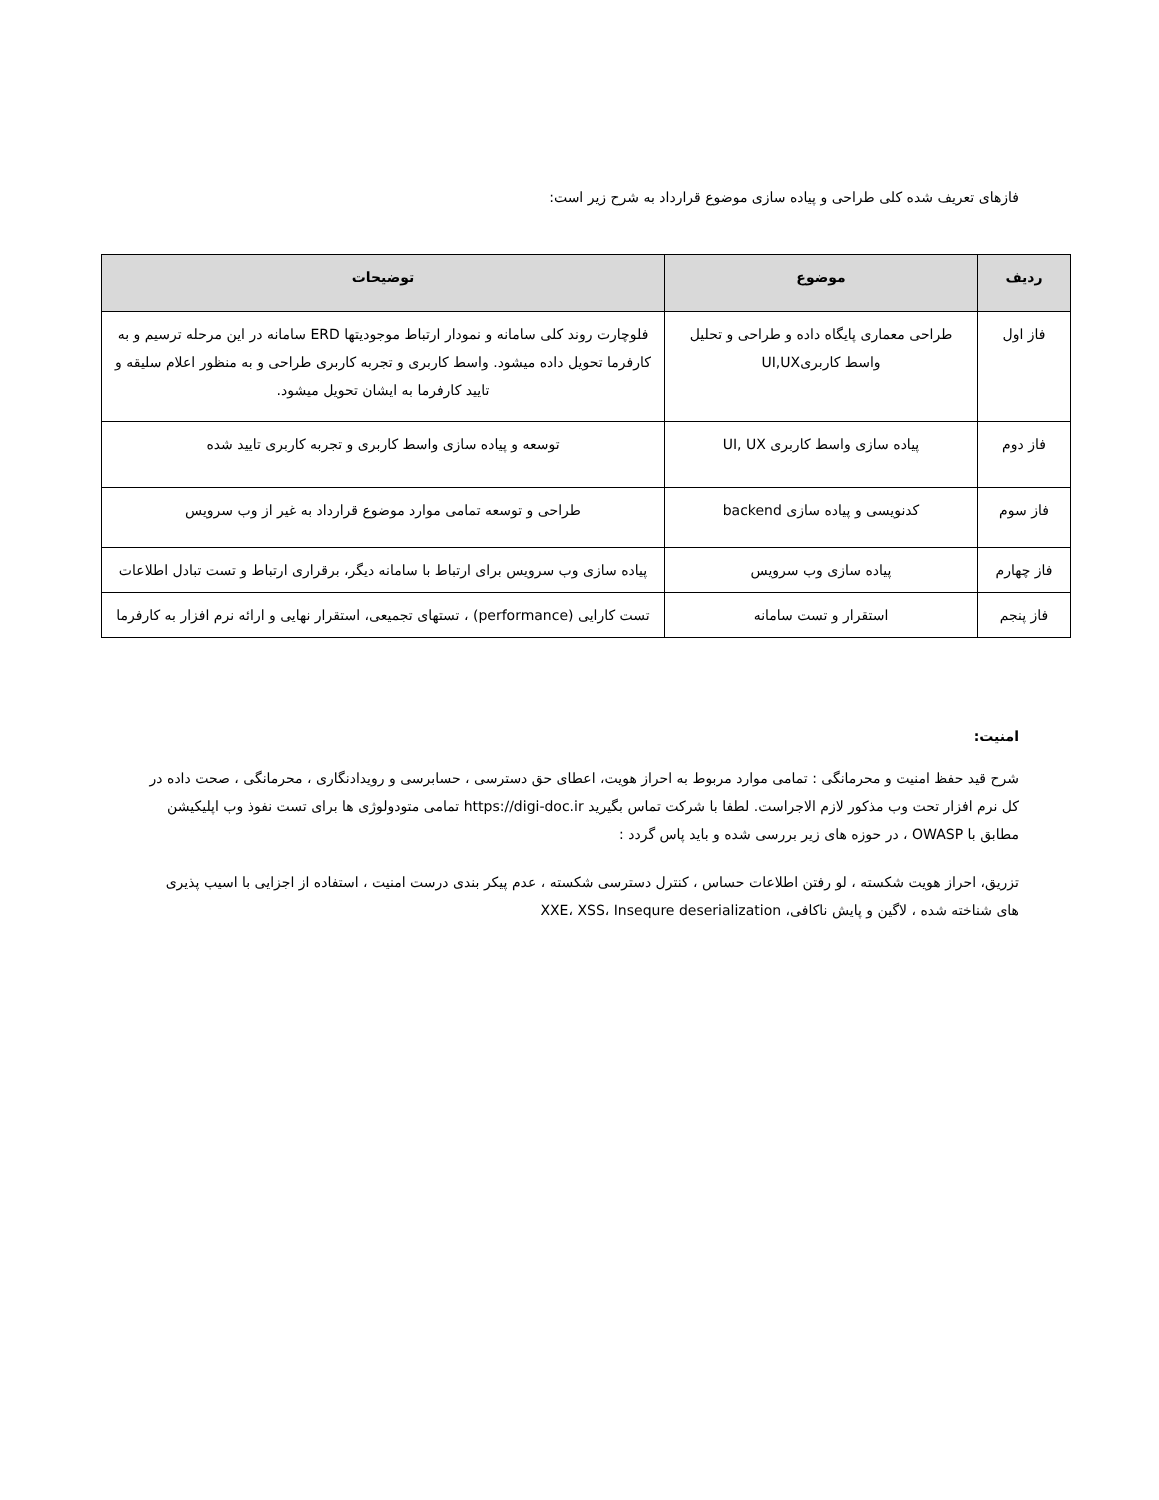فازهای تعریف شده کلی طراحی و پیاده سازی موضوع قرارداد به شرح زیر است:
| ردیف | موضوع | توضیحات |
| --- | --- | --- |
| فاز اول | طراحی معماری پایگاه داده و طراحی و تحلیل واسط کاربریUI,UX | فلوچارت روند کلی سامانه و نمودار ارتباط موجودیتها ERD سامانه در این مرحله ترسیم و به کارفرما تحویل داده میشود. واسط کاربری و تجربه کاربری طراحی و به منظور اعلام سلیقه و تایید کارفرما به ایشان تحویل میشود. |
| فاز دوم | پیاده سازی واسط کاربری UI, UX | توسعه و پیاده سازی واسط کاربری و تجربه کاربری تایید شده |
| فاز سوم | کدنویسی و پیاده سازی backend | طراحی و توسعه تمامی موارد موضوع قرارداد به غیر از وب سرویس |
| فاز چهارم | پیاده سازی وب سرویس | پیاده سازی وب سرویس برای ارتباط با سامانه دیگر، برقراری ارتباط و تست تبادل اطلاعات |
| فاز پنجم | استقرار و تست سامانه | تست کارایی (performance) ، تستهای تجمیعی، استقرار نهایی و ارائه نرم افزار به کارفرما |
امنیت:
شرح قید حفظ امنیت و محرمانگی : تمامی موارد مربوط به احراز هویت، اعطای حق دسترسی ، حسابرسی و رویدادنگاری ، محرمانگی ، صحت داده در کل نرم افزار تحت وب مذکور لازم الاجراست. لطفا با شرکت تماس بگیرید https://digi-doc.ir تمامی متودولوژی ها برای تست نفوذ وب اپلیکیشن مطابق با OWASP ، در حوزه های زیر بررسی شده و باید پاس گردد :
تزریق، احراز هویت شکسته ، لو رفتن اطلاعات حساس ، کنترل دسترسی شکسته ، عدم پیکر بندی درست امنیت ، استفاده از اجزایی با اسیب پذیری های شناخته شده ، لاگین و پایش ناکافی، XXE، XSS، Insequre deserialization